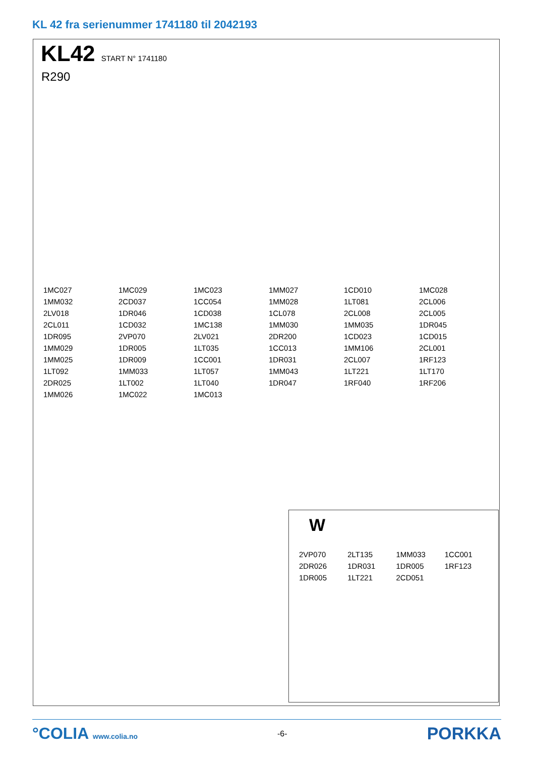KL 42 fra serienummer 1741180 til 2042193
KL42 START N° 1741180
R290
1MC027 1MC029 1MC023 1MM027 1CD010 1MC028 1MM032 2CD037 1CC054 1MM028 1LT081 2CL006 2LV018 1DR046 1CD038 1CL078 2CL008 2CL005 2CL011 1CD032 1MC138 1MM030 1MM035 1DR045 1DR095 2VP070 2LV021 2DR200 1CD023 1CD015 1MM029 1DR005 1LT035 1CC013 1MM106 2CL001 1MM025 1DR009 1CC001 1DR031 2CL007 1RF123 1LT092 1MM033 1LT057 1MM043 1LT221 1LT170 2DR025 1LT002 1LT040 1DR047 1RF040 1RF206 1MM026 1MC022 1MC013
W
2VP070 2LT135 1MM033 1CC001 2DR026 1DR031 1DR005 1RF123 1DR005 1LT221 2CD051
°COLIA www.colia.no -6-
PORKKA